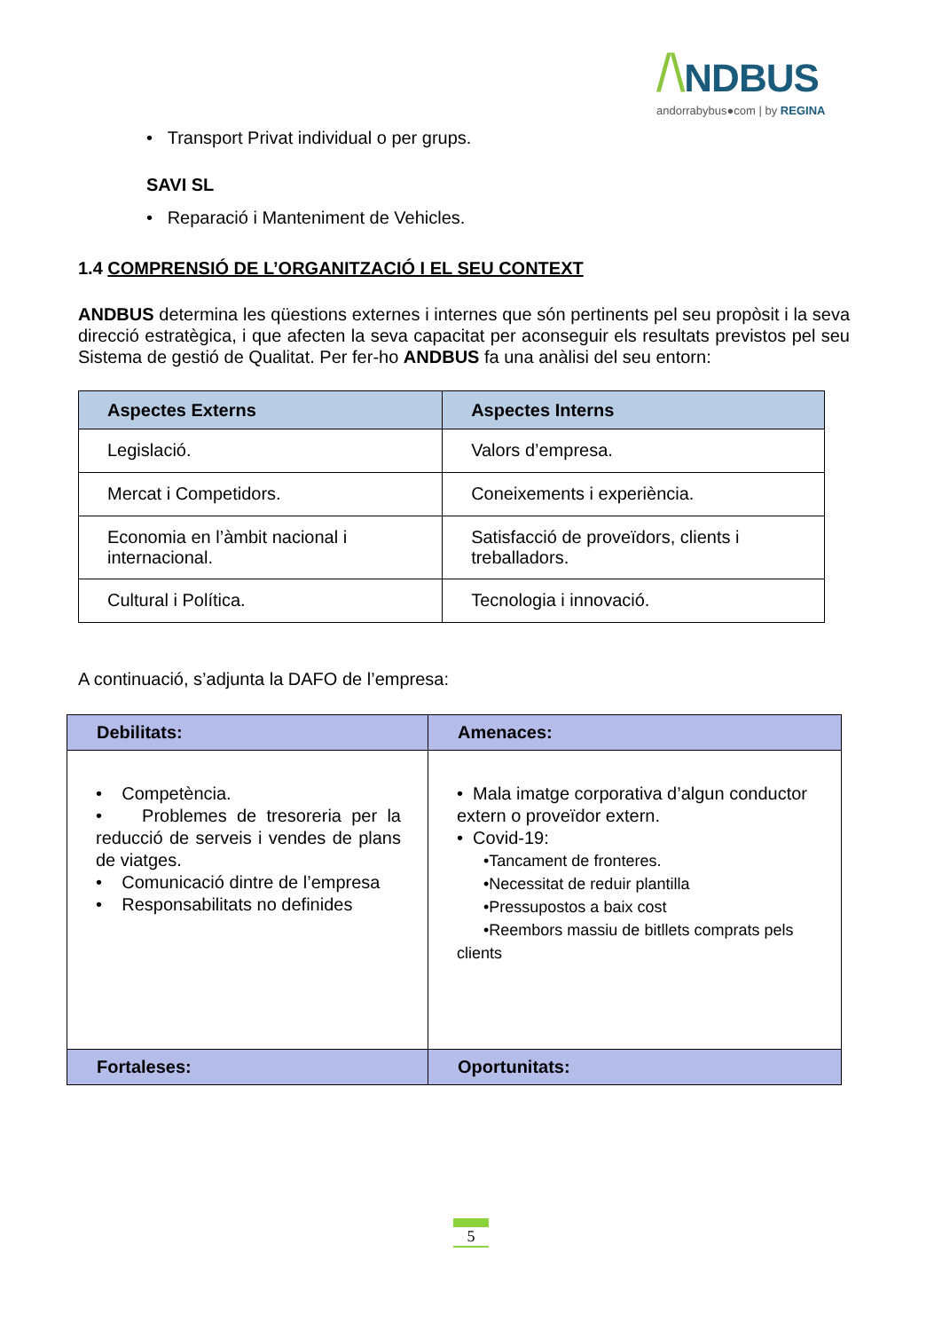/\NDBUS
andorrabybus●com | by REGINA
• Transport Privat individual o per grups.
SAVI SL
• Reparació i Manteniment de Vehicles.
1.4 COMPRENSIÓ DE L’ORGANITZACIÓ I EL SEU CONTEXT
ANDBUS determina les qüestions externes i internes que són pertinents pel seu propòsit i la seva direcció estratègica, i que afecten la seva capacitat per aconseguir els resultats previstos pel seu Sistema de gestió de Qualitat. Per fer-ho ANDBUS fa una anàlisi del seu entorn:
| Aspectes Externs | Aspectes Interns |
| --- | --- |
| Legislació. | Valors d’empresa. |
| Mercat i Competidors. | Coneixements i experiència. |
| Economia en l’àmbit nacional i internacional. | Satisfacció de proveïdors, clients i treballadors. |
| Cultural i Política. | Tecnologia i innovació. |
A continuació, s’adjunta la DAFO de l’empresa:
| Debilitats: | Amenaces: |
| --- | --- |
| • Competència. • Problemes de tresoreria per la reducció de serveis i vendes de plans de viatges. • Comunicació dintre de l’empresa • Responsabilitats no definides | • Mala imatge corporativa d’algun conductor extern o proveïdor extern. • Covid-19: •Tancament de fronteres. •Necessitat de reduir plantilla •Pressupostos a baix cost •Reembors massiu de bitllets comprats pels clients |
| Fortaleses: | Oportunitats: |
5